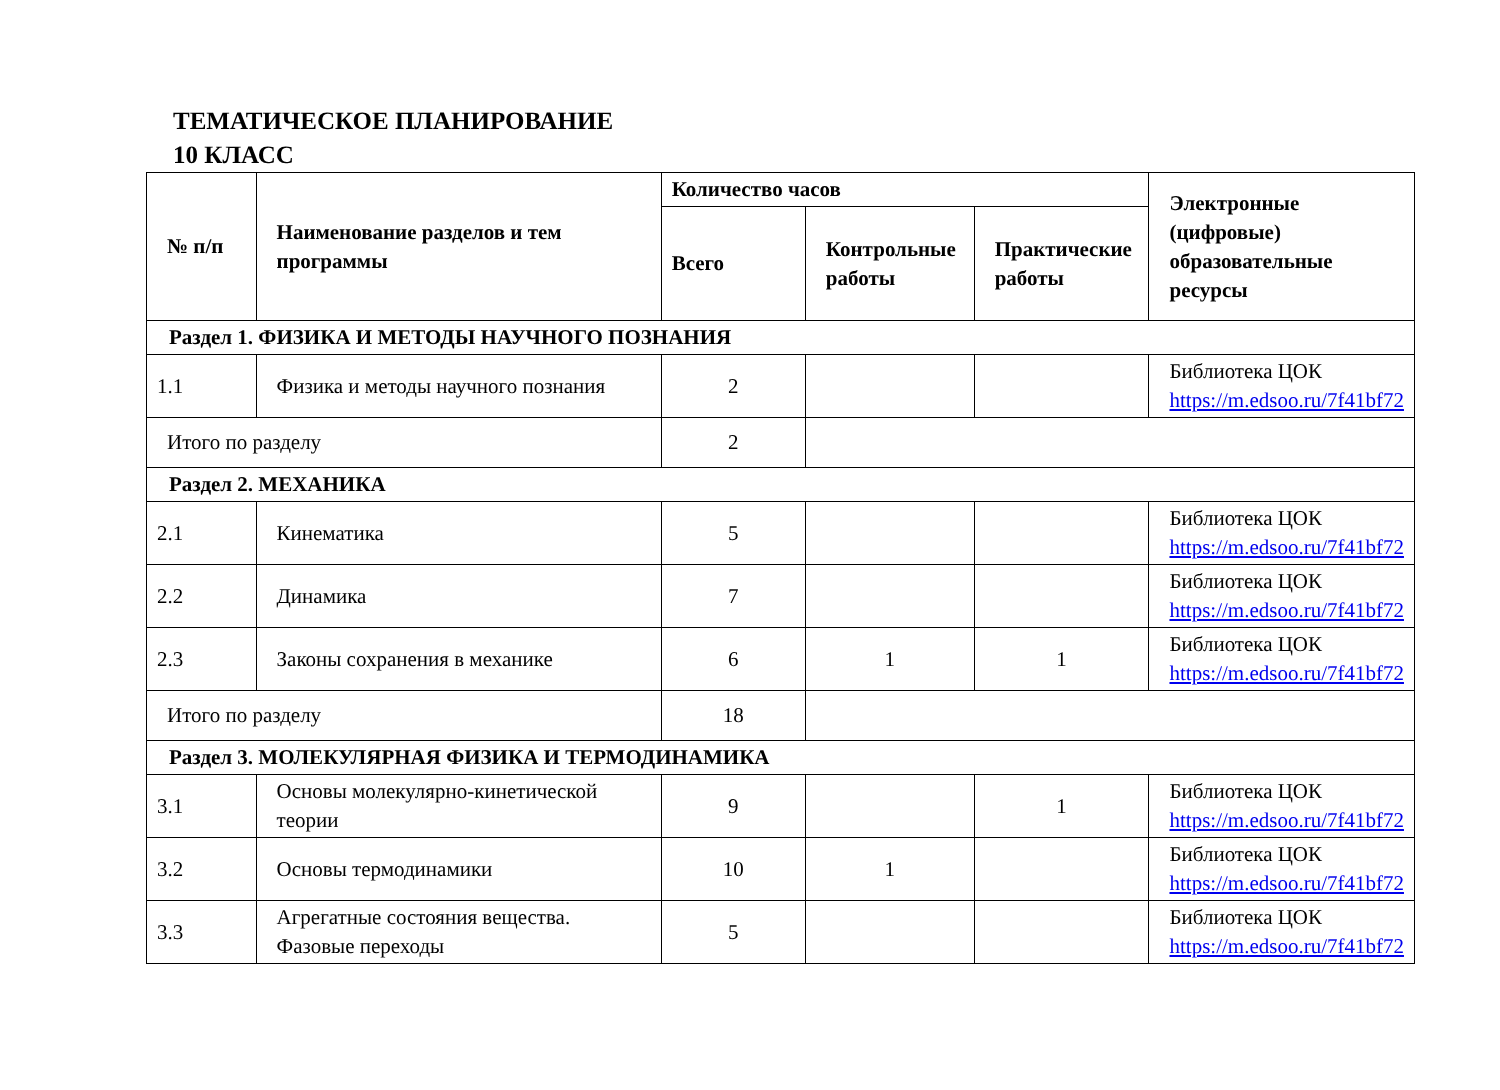ТЕМАТИЧЕСКОЕ ПЛАНИРОВАНИЕ
10 КЛАСС
| № п/п | Наименование разделов и тем программы | Количество часов | | | Электронные (цифровые) образовательные ресурсы |
| --- | --- | --- | --- | --- | --- |
| | | Всего | Контрольные работы | Практические работы | |
| Раздел 1. ФИЗИКА И МЕТОДЫ НАУЧНОГО ПОЗНАНИЯ | | | | | |
| 1.1 | Физика и методы научного познания | 2 | | | Библиотека ЦОК https://m.edsoo.ru/7f41bf72 |
| Итого по разделу | | 2 | | | |
| Раздел 2. МЕХАНИКА | | | | | |
| 2.1 | Кинематика | 5 | | | Библиотека ЦОК https://m.edsoo.ru/7f41bf72 |
| 2.2 | Динамика | 7 | | | Библиотека ЦОК https://m.edsoo.ru/7f41bf72 |
| 2.3 | Законы сохранения в механике | 6 | 1 | 1 | Библиотека ЦОК https://m.edsoo.ru/7f41bf72 |
| Итого по разделу | | 18 | | | |
| Раздел 3. МОЛЕКУЛЯРНАЯ ФИЗИКА И ТЕРМОДИНАМИКА | | | | | |
| 3.1 | Основы молекулярно-кинетической теории | 9 | | 1 | Библиотека ЦОК https://m.edsoo.ru/7f41bf72 |
| 3.2 | Основы термодинамики | 10 | 1 | | Библиотека ЦОК https://m.edsoo.ru/7f41bf72 |
| 3.3 | Агрегатные состояния вещества. Фазовые переходы | 5 | | | Библиотека ЦОК https://m.edsoo.ru/7f41bf72 |